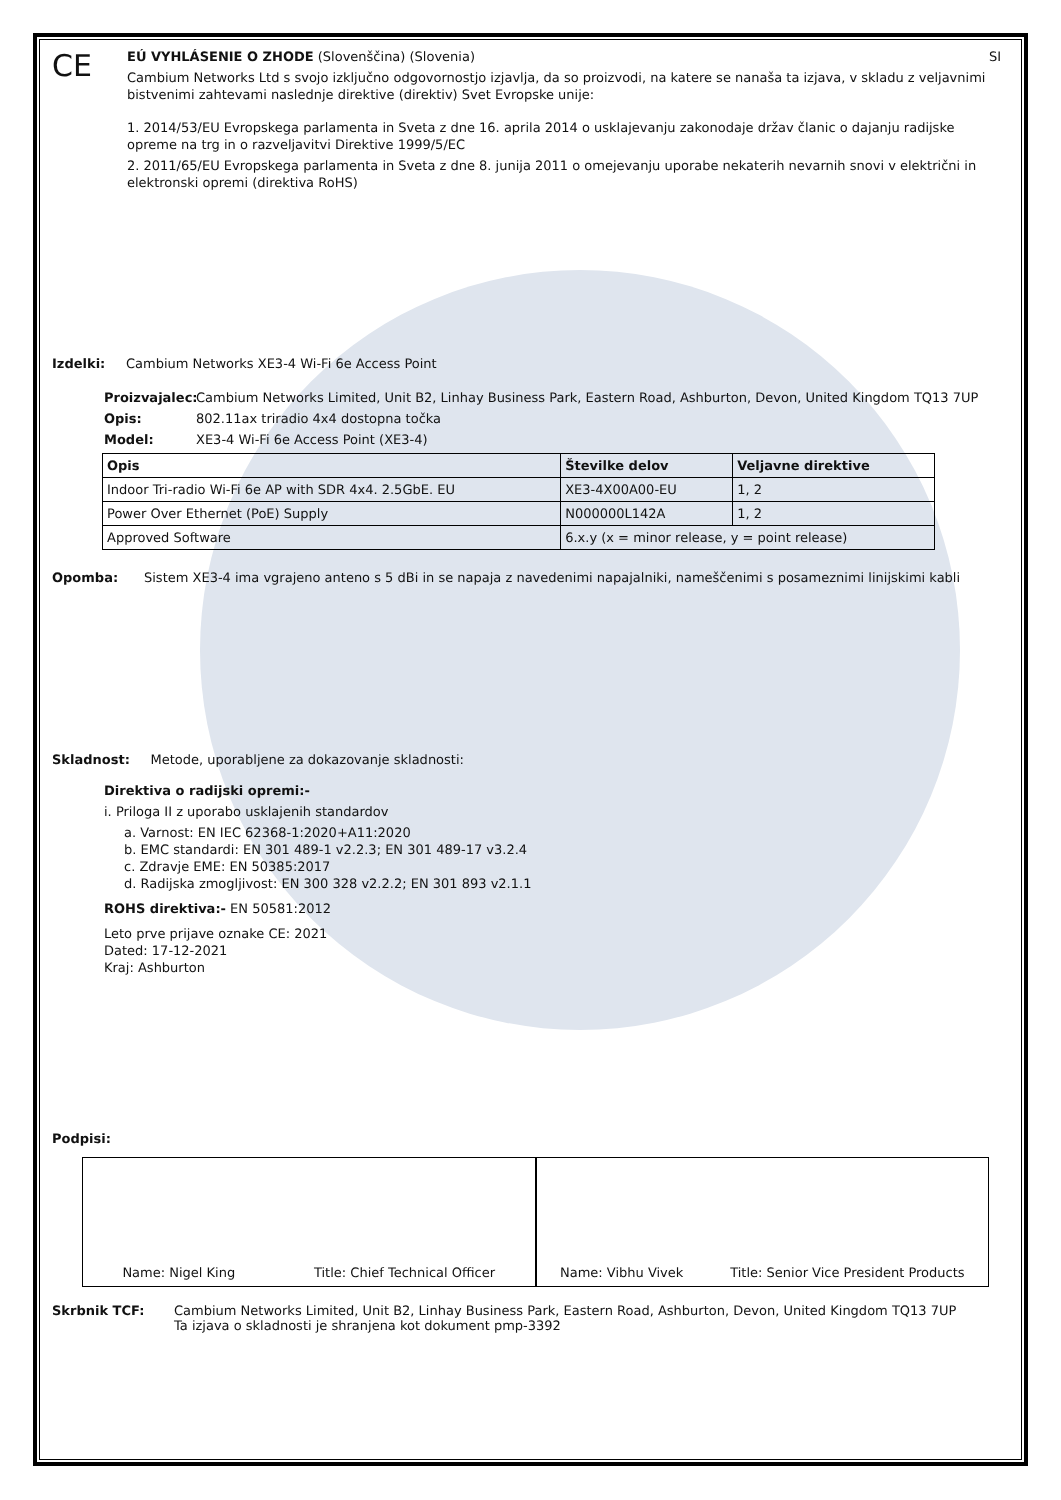CE
EÚ VYHLÁSENIE O ZHODE (Slovenščina) (Slovenia) SI
Cambium Networks Ltd s svojo izključno odgovornostjo izjavlja, da so proizvodi, na katere se nanaša ta izjava, v skladu z veljavnimi bistvenimi zahtevami naslednje direktive (direktiv) Svet Evropske unije:
1. 2014/53/EU Evropskega parlamenta in Sveta z dne 16. aprila 2014 o usklajevanju zakonodaje držav članic o dajanju radijske opreme na trg in o razveljavitvi Direktive 1999/5/EC
2. 2011/65/EU Evropskega parlamenta in Sveta z dne 8. junija 2011 o omejevanju uporabe nekaterih nevarnih snovi v električni in elektronski opremi (direktiva RoHS)
Izdelki: Cambium Networks XE3-4 Wi-Fi 6e Access Point
Proizvajalec: Cambium Networks Limited, Unit B2, Linhay Business Park, Eastern Road, Ashburton, Devon, United Kingdom TQ13 7UP
Opis: 802.11ax triradio 4x4 dostopna točka
Model: XE3-4 Wi-Fi 6e Access Point (XE3-4)
| Opis | Številke delov | Veljavne direktive |
| --- | --- | --- |
| Indoor Tri-radio Wi-Fi 6e AP with SDR 4x4. 2.5GbE. EU | XE3-4X00A00-EU | 1, 2 |
| Power Over Ethernet (PoE) Supply | N000000L142A | 1, 2 |
| Approved Software | 6.x.y (x = minor release, y = point release) | |
Opomba: Sistem XE3-4 ima vgrajeno anteno s 5 dBi in se napaja z navedenimi napajalniki, nameščenimi s posameznimi linijskimi kabli
Skladnost: Metode, uporabljene za dokazovanje skladnosti:
Direktiva o radijski opremi:-
i. Priloga II z uporabo usklajenih standardov
a. Varnost: EN IEC 62368-1:2020+A11:2020
b. EMC standardi: EN 301 489-1 v2.2.3; EN 301 489-17 v3.2.4
c. Zdravje EME: EN 50385:2017
d. Radijska zmogljivost: EN 300 328 v2.2.2; EN 301 893 v2.1.1
ROHS direktiva:- EN 50581:2012
Leto prve prijave oznake CE: 2021
Dated: 17-12-2021
Kraj: Ashburton
Podpisi:
Name: Nigel King Title: Chief Technical Officer
Name: Vibhu Vivek Title: Senior Vice President Products
Skrbnik TCF: Cambium Networks Limited, Unit B2, Linhay Business Park, Eastern Road, Ashburton, Devon, United Kingdom TQ13 7UP
Ta izjava o skladnosti je shranjena kot dokument pmp-3392